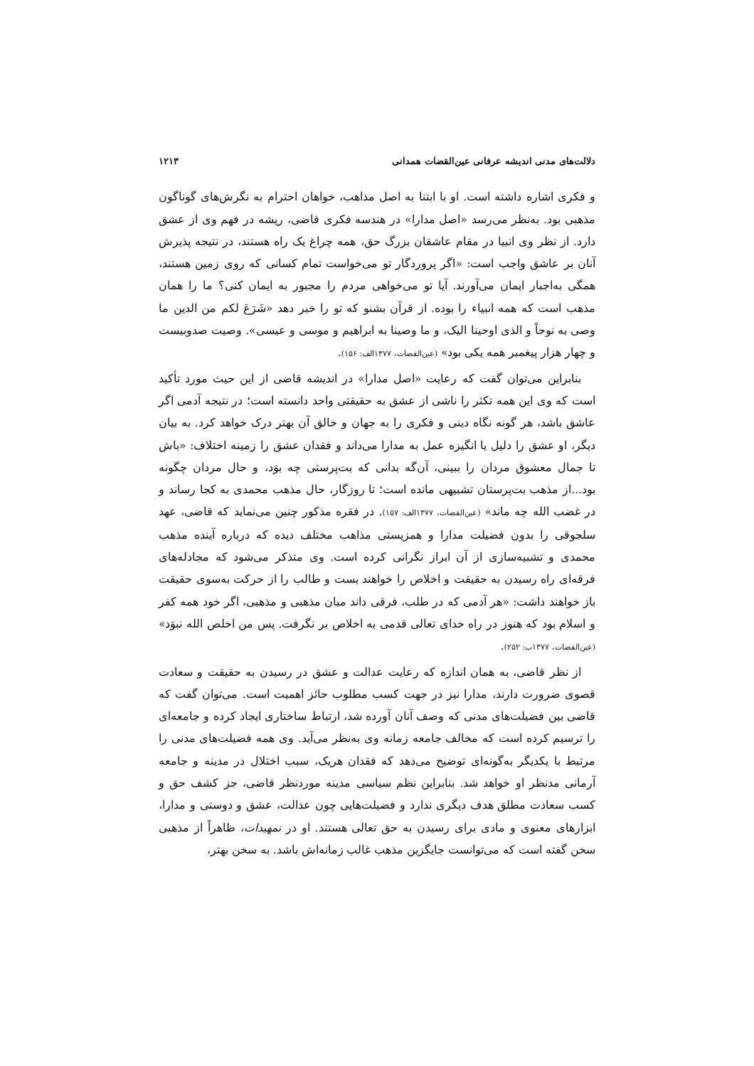دلالت‌های مدنی اندیشه عرفانی عین‌القضات همدانی ۱۲۱۳
و فکری اشاره داشته است. او با ابتنا به اصل مذاهب، خواهان احترام به نگرش‌های گوناگون مذهبی بود. به‌نظر می‌رسد «اصل مدارا» در هندسه فکری قاضی، ریشه در فهم وی از عشق دارد. از نظر وی انبیا در مقام عاشقان بزرگ حق، همه چراغ یک راه هستند، در نتیجه پذیرش آنان بر عاشق واجب است: «اگر پروردگار تو می‌خواست تمام کسانی که روی زمین هستند، همگی به‌اجبار ایمان می‌آورند. آیا تو می‌خواهی مردم را مجبور به ایمان کنی؟ ما را همان مذهب است که همه انبیاء را بوده. از قرآن بشنو که تو را خبر دهد «شَرَعَ لکم من الدین ما وصی به نوحاً و الذی اوحینا الیک، و ما وصینا به ابراهیم و موسی و عیسی». وصیت صدوبیست و چهار هزار پیغمبر همه یکی بود» (عین‌القضات، ۱۳۷۷الف: ۱۵۶).
بنابراین می‌توان گفت که رعایت «اصل مدارا» در اندیشه قاضی از این حیث مورد تأکید است که وی این همه تکثر را ناشی از عشق به حقیقتی واحد دانسته است؛ در نتیجه آدمی اگر عاشق باشد، هر گونه نگاه دینی و فکری را به جهان و خالق آن بهتر درک خواهد کرد. به بیان دیگر، او عشق را دلیل یا انگیزه عمل به مدارا می‌داند و فقدان عشق را زمینه اختلاف: «باش تا جمال معشوق مردان را ببینی، آن‌گه بدانی که بت‌پرستی چه بوَد، و حال مردان چگونه بود...از مذهب بت‌پرستان تشبیهی مانده است؛ تا روزگار، حال مذهب محمدی به کجا رساند و در غضب الله چه ماند» (عین‌القضات، ۱۳۷۷الف: ۱۵۷). در فقره مذکور چنین می‌نماید که قاضی، عهد سلجوقی را بدون فضیلت مدارا و همزیستی مذاهب مختلف دیده که درباره آینده مذهب محمدی و تشبیه‌سازی از آن ابراز نگرانی کرده است. وی متذکر می‌شود که مجادله‌های فرقه‌ای راه رسیدن به حقیقت و اخلاص را خواهند بست و طالب را از حرکت به‌سوی حقیقت باز خواهند داشت: «هر آدمی که در طلب، فرقی داند میان مذهبی و مذهبی، اگر خود همه کفر و اسلام بود که هنوز در راه خدای تعالی قدمی به اخلاص بر نگرفت. پس من اخلص الله نبوَد» (عین‌القضات، ۱۳۷۷ب: ۲۵۲).
از نظر قاضی، به همان اندازه که رعایت عدالت و عشق در رسیدن به حقیقت و سعادت قصوی ضرورت دارند، مدارا نیز در جهت کسب مطلوب حائز اهمیت است. می‌توان گفت که قاضی بین فضیلت‌های مدنی که وصف آنان آورده شد، ارتباط ساختاری ایجاد کرده و جامعه‌ای را ترسیم کرده است که مخالف جامعه زمانه وی به‌نظر می‌آید. وی همه فضیلت‌های مدنی را مرتبط با یکدیگر به‌گونه‌ای توضیح می‌دهد که فقدان هریک، سبب اختلال در مدینه و جامعه آرمانی مدنظر او خواهد شد. بنابراین نظم سیاسی مدینه موردنظر قاضی، جز کشف حق و کسب سعادت مطلق هدف دیگری ندارد و فضیلت‌هایی چون عدالت، عشق و دوستی و مدارا، ابزارهای معنوی و مادی برای رسیدن به حق تعالی هستند. او در تمهیدات، ظاهراً از مذهبی سخن گفته است که می‌توانست جایگزین مذهب غالب زمانه‌اش باشد. به سخن بهتر،